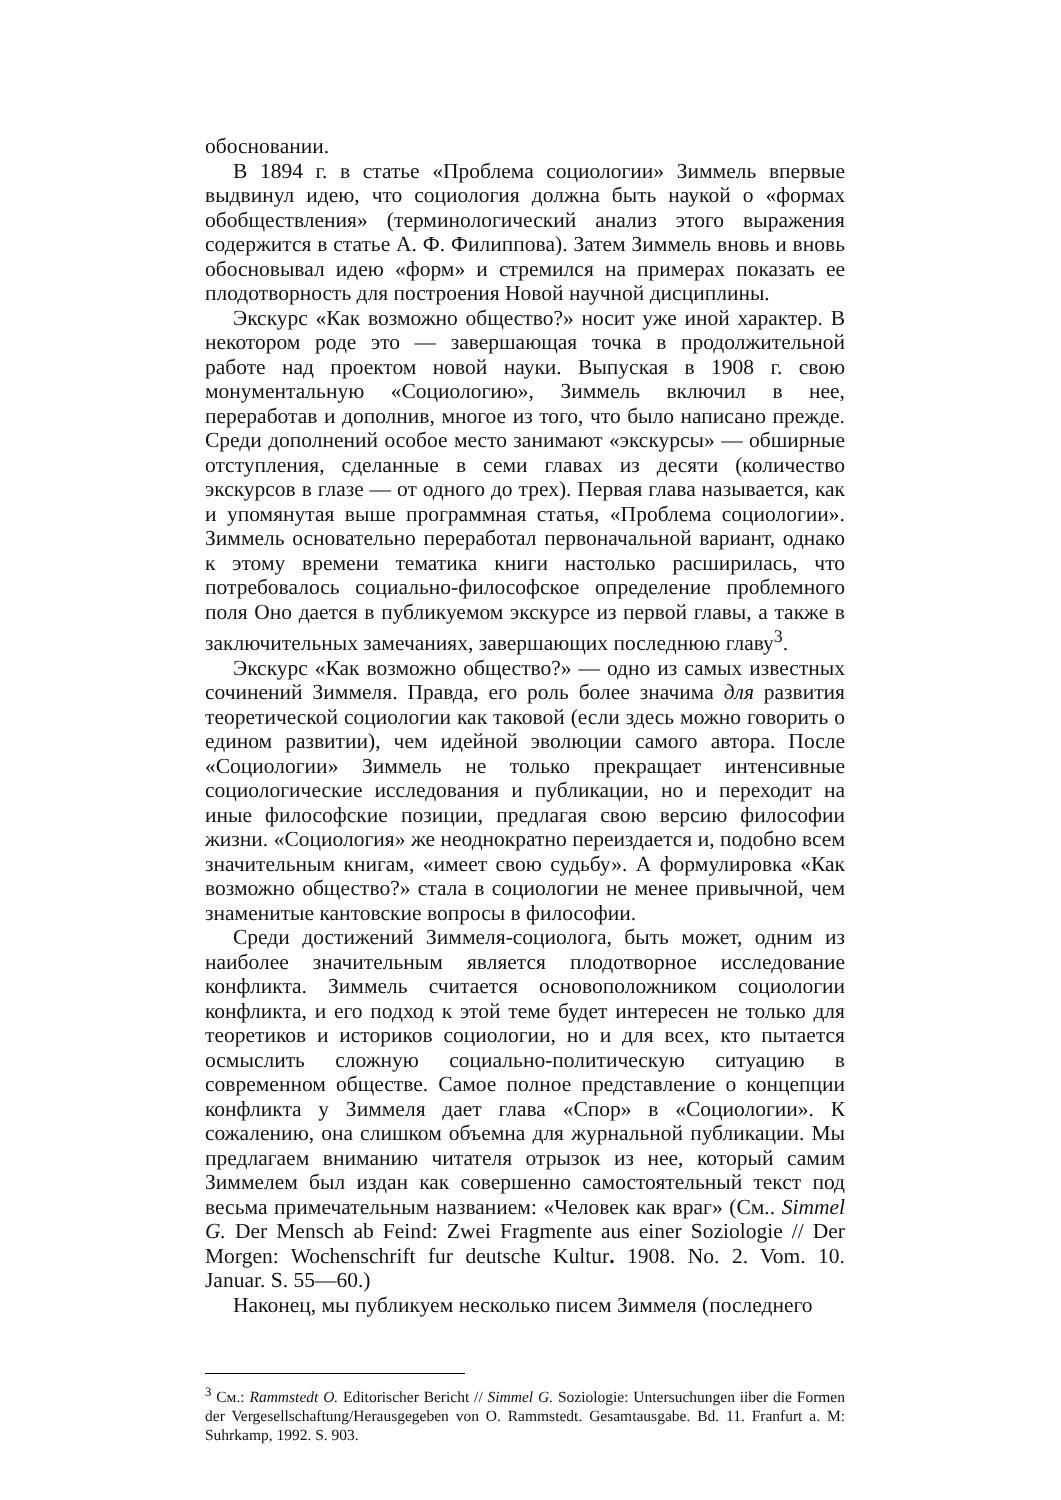обосновании.
В 1894 г. в статье «Проблема социологии» Зиммель впервые выдвинул идею, что социология должна быть наукой о «формах обобществления» (терминологический анализ этого выражения содержится в статье А. Ф. Филиппова). Затем Зиммель вновь и вновь обосновывал идею «форм» и стремился на примерах показать ее плодотворность для построения Новой научной дисциплины.
Экскурс «Как возможно общество?» носит уже иной характер. В некотором роде это — завершающая точка в продолжительной работе над проектом новой науки. Выпуская в 1908 г. свою монументальную «Социологию», Зиммель включил в нее, переработав и дополнив, многое из того, что было написано прежде. Среди дополнений особое место занимают «экскурсы» — обширные отступления, сделанные в семи главах из десяти (количество экскурсов в глазе — от одного до трех). Первая глава называется, как и упомянутая выше программная статья, «Проблема социологии». Зиммель основательно переработал первоначальной вариант, однако к этому времени тематика книги настолько расширилась, что потребовалось социально-философское определение проблемного поля Оно дается в публикуемом экскурсе из первой главы, а также в заключительных замечаниях, завершающих последнюю главу<sup>3</sup>.
Экскурс «Как возможно общество?» — одно из самых известных сочинений Зиммеля. Правда, его роль более значима для развития теоретической социологии как таковой (если здесь можно говорить о едином развитии), чем идейной эволюции самого автора. После «Социологии» Зиммель не только прекращает интенсивные социологические исследования и публикации, но и переходит на иные философские позиции, предлагая свою версию философии жизни. «Социология» же неоднократно переиздается и, подобно всем значительным книгам, «имеет свою судьбу». А формулировка «Как возможно общество?» стала в социологии не менее привычной, чем знаменитые кантовские вопросы в философии.
Среди достижений Зиммеля-социолога, быть может, одним из наиболее значительным является плодотворное исследование конфликта. Зиммель считается основоположником социологии конфликта, и его подход к этой теме будет интересен не только для теоретиков и историков социологии, но и для всех, кто пытается осмыслить сложную социально-политическую ситуацию в современном обществе. Самое полное представление о концепции конфликта у Зиммеля дает глава «Спор» в «Социологии». К сожалению, она слишком объемна для журнальной публикации. Мы предлагаем вниманию читателя отрызок из нее, который самим Зиммелем был издан как совершенно самостоятельный текст под весьма примечательным названием: «Человек как враг» (См.. Simmel G. Der Mensch ab Feind: Zwei Fragmente aus einer Soziologie // Der Morgen: Wochenschrift fur deutsche Kultur. 1908. No. 2. Vom. 10. Januar. S. 55—60.)
Наконец, мы публикуем несколько писем Зиммеля (последнего
<sup>3</sup> См.: Rammstedt O. Editorischer Bericht // Simmel G. Soziologie: Untersuchungen iiber die Formen der Vergesellschaftung/Herausgegeben von O. Rammstedt. Gesamtausgabe. Bd. 11. Franfurt a. M: Suhrkamp, 1992. S. 903.